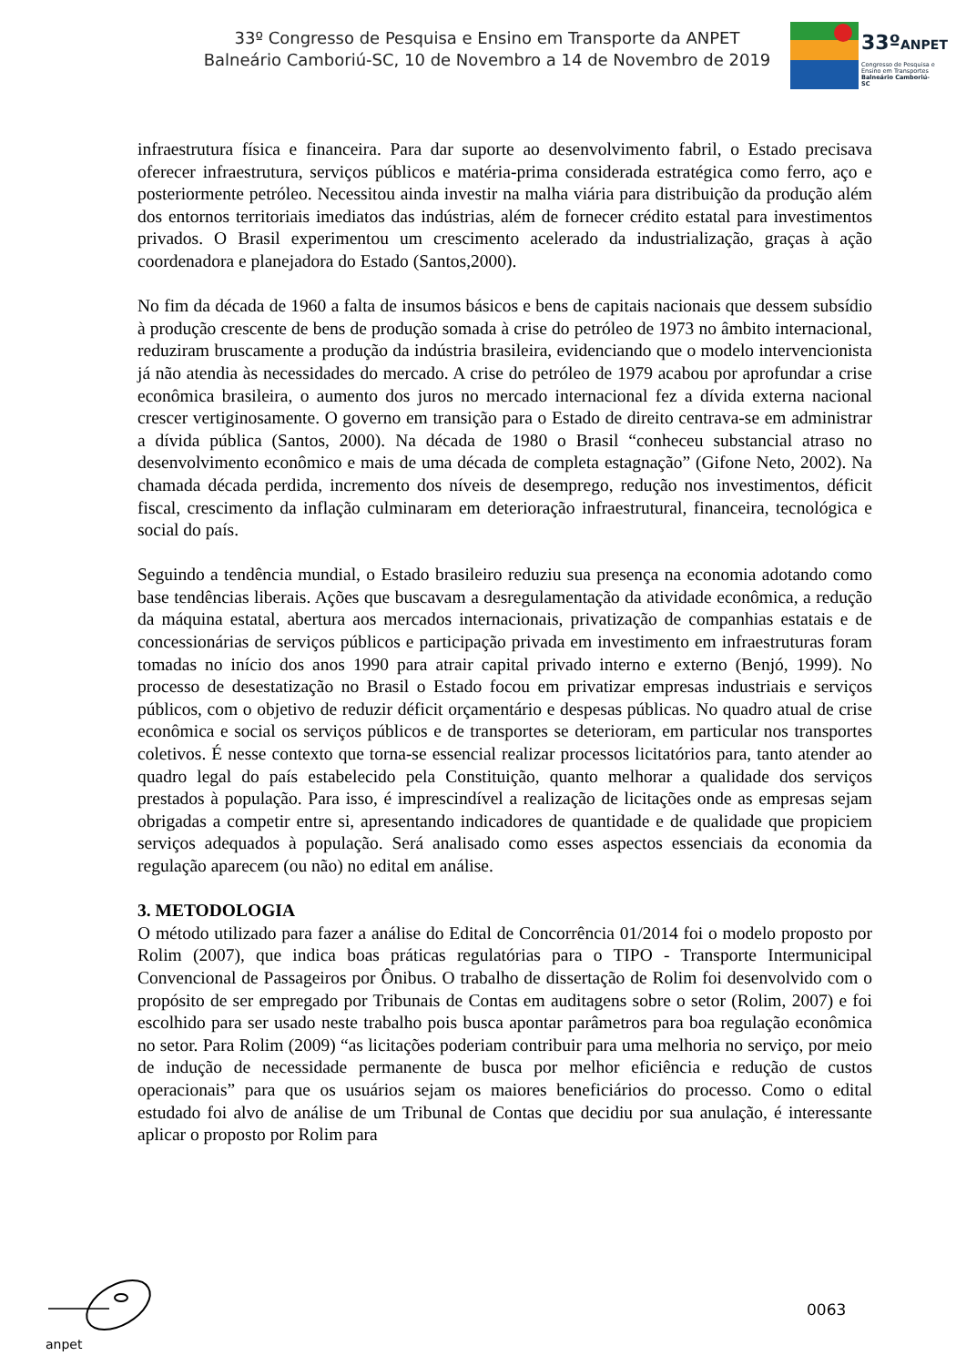33º Congresso de Pesquisa e Ensino em Transporte da ANPET
Balneário Camboriú-SC, 10 de Novembro a 14 de Novembro de 2019
33ºANPET
Congresso de Pesquisa e
Ensino em Transportes
Balneário Camboriú-SC
infraestrutura física e financeira. Para dar suporte ao desenvolvimento fabril, o Estado precisava oferecer infraestrutura, serviços públicos e matéria-prima considerada estratégica como ferro, aço e posteriormente petróleo. Necessitou ainda investir na malha viária para distribuição da produção além dos entornos territoriais imediatos das indústrias, além de fornecer crédito estatal para investimentos privados. O Brasil experimentou um crescimento acelerado da industrialização, graças à ação coordenadora e planejadora do Estado (Santos,2000).
No fim da década de 1960 a falta de insumos básicos e bens de capitais nacionais que dessem subsídio à produção crescente de bens de produção somada à crise do petróleo de 1973 no âmbito internacional, reduziram bruscamente a produção da indústria brasileira, evidenciando que o modelo intervencionista já não atendia às necessidades do mercado. A crise do petróleo de 1979 acabou por aprofundar a crise econômica brasileira, o aumento dos juros no mercado internacional fez a dívida externa nacional crescer vertiginosamente. O governo em transição para o Estado de direito centrava-se em administrar a dívida pública (Santos, 2000). Na década de 1980 o Brasil “conheceu substancial atraso no desenvolvimento econômico e mais de uma década de completa estagnação” (Gifone Neto, 2002). Na chamada década perdida, incremento dos níveis de desemprego, redução nos investimentos, déficit fiscal, crescimento da inflação culminaram em deterioração infraestrutural, financeira, tecnológica e social do país.
Seguindo a tendência mundial, o Estado brasileiro reduziu sua presença na economia adotando como base tendências liberais. Ações que buscavam a desregulamentação da atividade econômica, a redução da máquina estatal, abertura aos mercados internacionais, privatização de companhias estatais e de concessionárias de serviços públicos e participação privada em investimento em infraestruturas foram tomadas no início dos anos 1990 para atrair capital privado interno e externo (Benjó, 1999). No processo de desestatização no Brasil o Estado focou em privatizar empresas industriais e serviços públicos, com o objetivo de reduzir déficit orçamentário e despesas públicas. No quadro atual de crise econômica e social os serviços públicos e de transportes se deterioram, em particular nos transportes coletivos. É nesse contexto que torna-se essencial realizar processos licitatórios para, tanto atender ao quadro legal do país estabelecido pela Constituição, quanto melhorar a qualidade dos serviços prestados à população. Para isso, é imprescindível a realização de licitações onde as empresas sejam obrigadas a competir entre si, apresentando indicadores de quantidade e de qualidade que propiciem serviços adequados à população. Será analisado como esses aspectos essenciais da economia da regulação aparecem (ou não) no edital em análise.
3. METODOLOGIA
O método utilizado para fazer a análise do Edital de Concorrência 01/2014 foi o modelo proposto por Rolim (2007), que indica boas práticas regulatórias para o TIPO - Transporte Intermunicipal Convencional de Passageiros por Ônibus. O trabalho de dissertação de Rolim foi desenvolvido com o propósito de ser empregado por Tribunais de Contas em auditagens sobre o setor (Rolim, 2007) e foi escolhido para ser usado neste trabalho pois busca apontar parâmetros para boa regulação econômica no setor. Para Rolim (2009) “as licitações poderiam contribuir para uma melhoria no serviço, por meio de indução de necessidade permanente de busca por melhor eficiência e redução de custos operacionais” para que os usuários sejam os maiores beneficiários do processo. Como o edital estudado foi alvo de análise de um Tribunal de Contas que decidiu por sua anulação, é interessante aplicar o proposto por Rolim para
anpet
0063